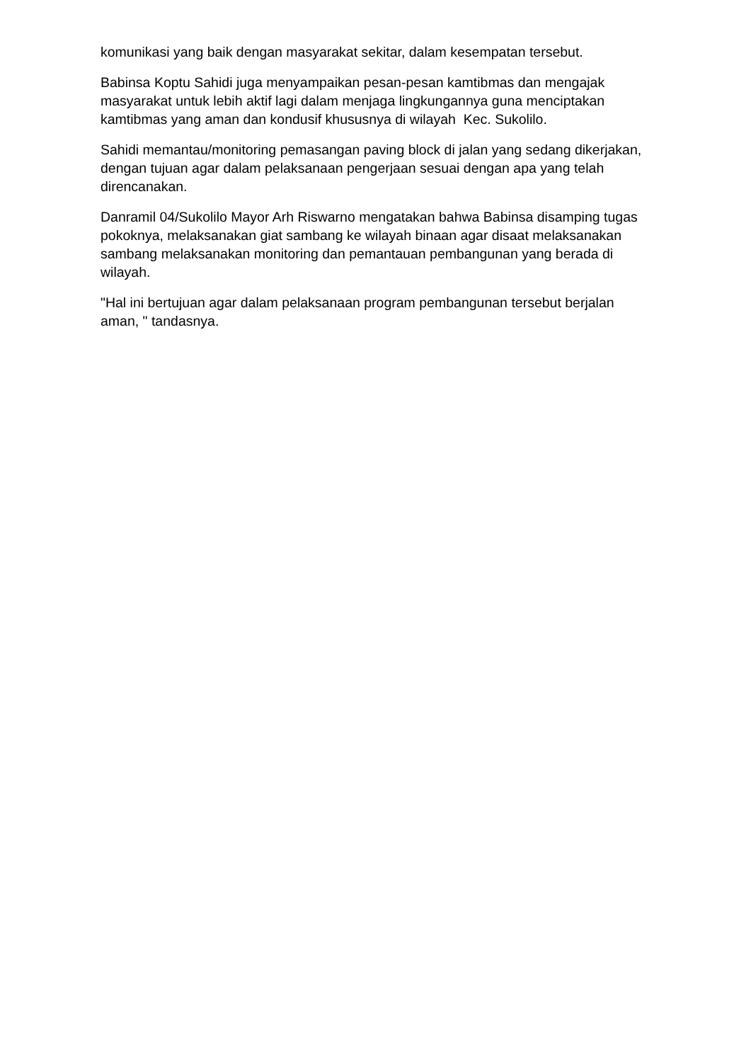komunikasi yang baik dengan masyarakat sekitar, dalam kesempatan tersebut.
Babinsa Koptu Sahidi juga menyampaikan pesan-pesan kamtibmas dan mengajak masyarakat untuk lebih aktif lagi dalam menjaga lingkungannya guna menciptakan kamtibmas yang aman dan kondusif khususnya di wilayah Kec. Sukolilo.
Sahidi memantau/monitoring pemasangan paving block di jalan yang sedang dikerjakan, dengan tujuan agar dalam pelaksanaan pengerjaan sesuai dengan apa yang telah direncanakan.
Danramil 04/Sukolilo Mayor Arh Riswarno mengatakan bahwa Babinsa disamping tugas pokoknya, melaksanakan giat sambang ke wilayah binaan agar disaat melaksanakan sambang melaksanakan monitoring dan pemantauan pembangunan yang berada di wilayah.
"Hal ini bertujuan agar dalam pelaksanaan program pembangunan tersebut berjalan aman, " tandasnya.